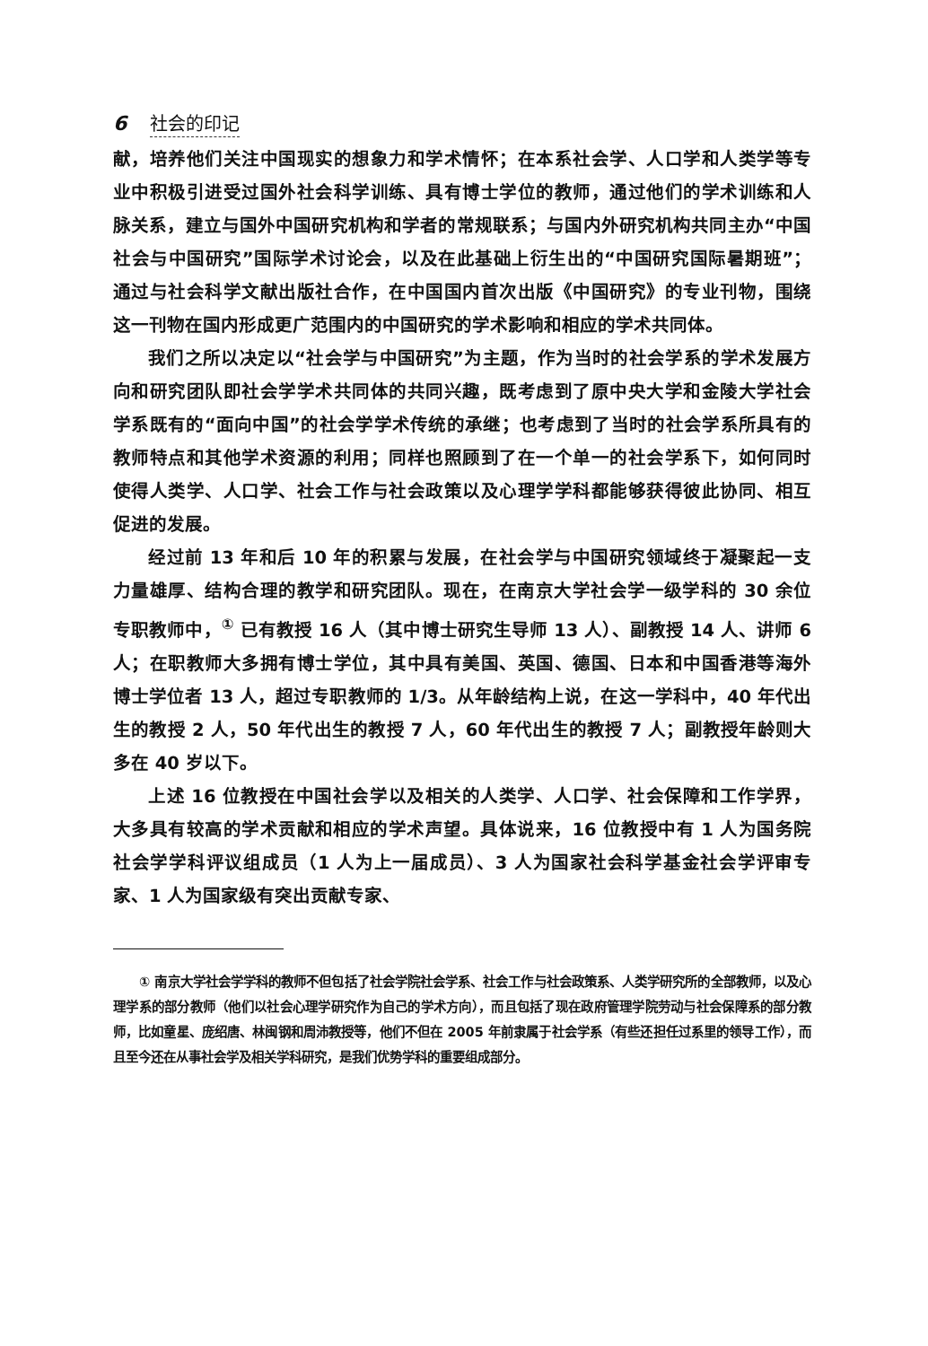6 社会的印记
献，培养他们关注中国现实的想象力和学术情怀；在本系社会学、人口学和人类学等专业中积极引进受过国外社会科学训练、具有博士学位的教师，通过他们的学术训练和人脉关系，建立与国外中国研究机构和学者的常规联系；与国内外研究机构共同主办“中国社会与中国研究”国际学术讨论会，以及在此基础上衍生出的“中国研究国际暑期班”；通过与社会科学文献出版社合作，在中国国内首次出版《中国研究》的专业刊物，围绕这一刊物在国内形成更广范围内的中国研究的学术影响和相应的学术共同体。
我们之所以决定以“社会学与中国研究”为主题，作为当时的社会学系的学术发展方向和研究团队即社会学学术共同体的共同兴趣，既考虑到了原中央大学和金陵大学社会学系既有的“面向中国”的社会学学术传统的承继；也考虑到了当时的社会学系所具有的教师特点和其他学术资源的利用；同样也照顾到了在一个单一的社会学系下，如何同时使得人类学、人口学、社会工作与社会政策以及心理学学科都能够获得彼此协同、相互促进的发展。
经过前 13 年和后 10 年的积累与发展，在社会学与中国研究领域终于凝聚起一支力量雄厚、结构合理的教学和研究团队。现在，在南京大学社会学一级学科的 30 余位专职教师中，<sup>①</sup> 已有教授 16 人（其中博士研究生导师 13 人）、副教授 14 人、讲师 6 人；在职教师大多拥有博士学位，其中具有美国、英国、德国、日本和中国香港等海外博士学位者 13 人，超过专职教师的 1/3。从年龄结构上说，在这一学科中，40 年代出生的教授 2 人，50 年代出生的教授 7 人，60 年代出生的教授 7 人；副教授年龄则大多在 40 岁以下。
上述 16 位教授在中国社会学以及相关的人类学、人口学、社会保障和工作学界，大多具有较高的学术贡献和相应的学术声望。具体说来，16 位教授中有 1 人为国务院社会学学科评议组成员（1 人为上一届成员）、3 人为国家社会科学基金社会学评审专家、1 人为国家级有突出贡献专家、
① 南京大学社会学学科的教师不但包括了社会学院社会学系、社会工作与社会政策系、人类学研究所的全部教师，以及心理学系的部分教师（他们以社会心理学研究作为自己的学术方向），而且包括了现在政府管理学院劳动与社会保障系的部分教师，比如童星、庞绍唐、林闽钢和周沛教授等，他们不但在 2005 年前隶属于社会学系（有些还担任过系里的领导工作），而且至今还在从事社会学及相关学科研究，是我们优势学科的重要组成部分。